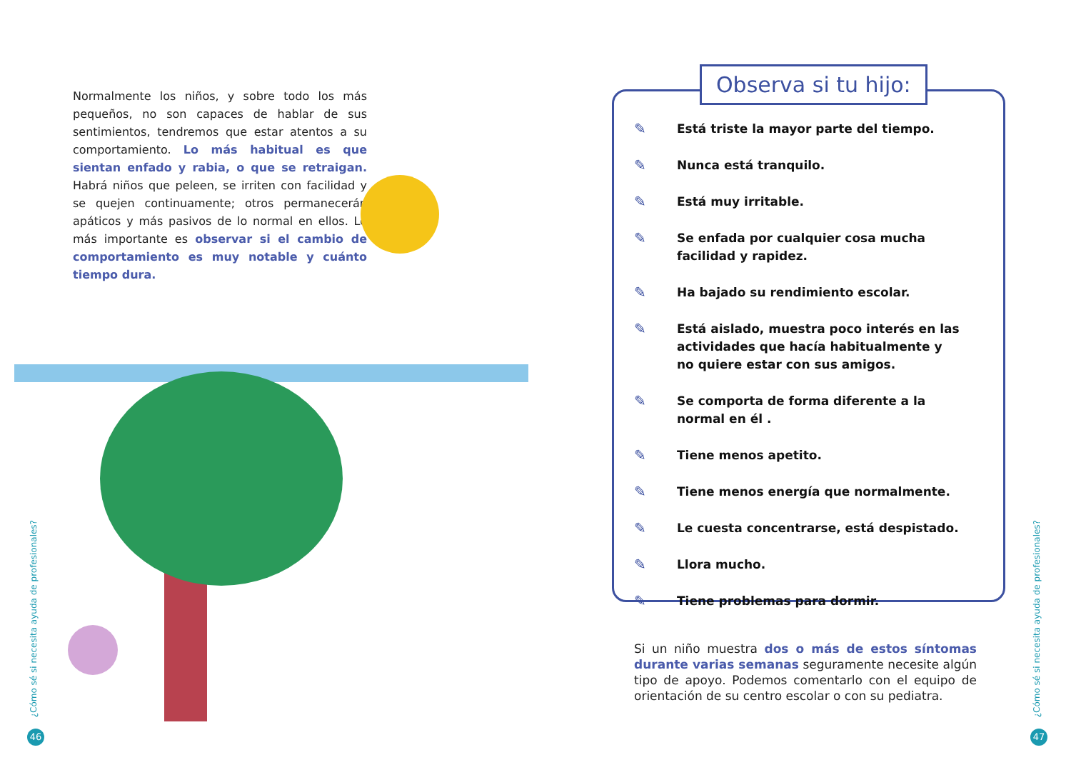Normalmente los niños, y sobre todo los más pequeños, no son capaces de hablar de sus sentimientos, tendremos que estar atentos a su comportamiento. Lo más habitual es que sientan enfado y rabia, o que se retraigan. Habrá niños que peleen, se irriten con facilidad y se quejen continuamente; otros permanecerán apáticos y más pasivos de lo normal en ellos. Lo más importante es observar si el cambio de comportamiento es muy notable y cuánto tiempo dura.
¿Cómo sé si necesita ayuda de profesionales?
46
✎ Está triste la mayor parte del tiempo.
✎ Nunca está tranquilo.
✎ Está muy irritable.
✎ Se enfada por cualquier cosa mucha facilidad y rapidez.
✎ Ha bajado su rendimiento escolar.
✎ Está aislado, muestra poco interés en las actividades que hacía habitualmente y no quiere estar con sus amigos.
✎ Se comporta de forma diferente a la normal en él .
✎ Tiene menos apetito.
✎ Tiene menos energía que normalmente.
✎ Le cuesta concentrarse, está despistado.
✎ Llora mucho.
✎ Tiene problemas para dormir.
Observa si tu hijo:
Si un niño muestra dos o más de estos síntomas durante varias semanas seguramente necesite algún tipo de apoyo. Podemos comentarlo con el equipo de orientación de su centro escolar o con su pediatra.
¿Cómo sé si necesita ayuda de profesionales?
47